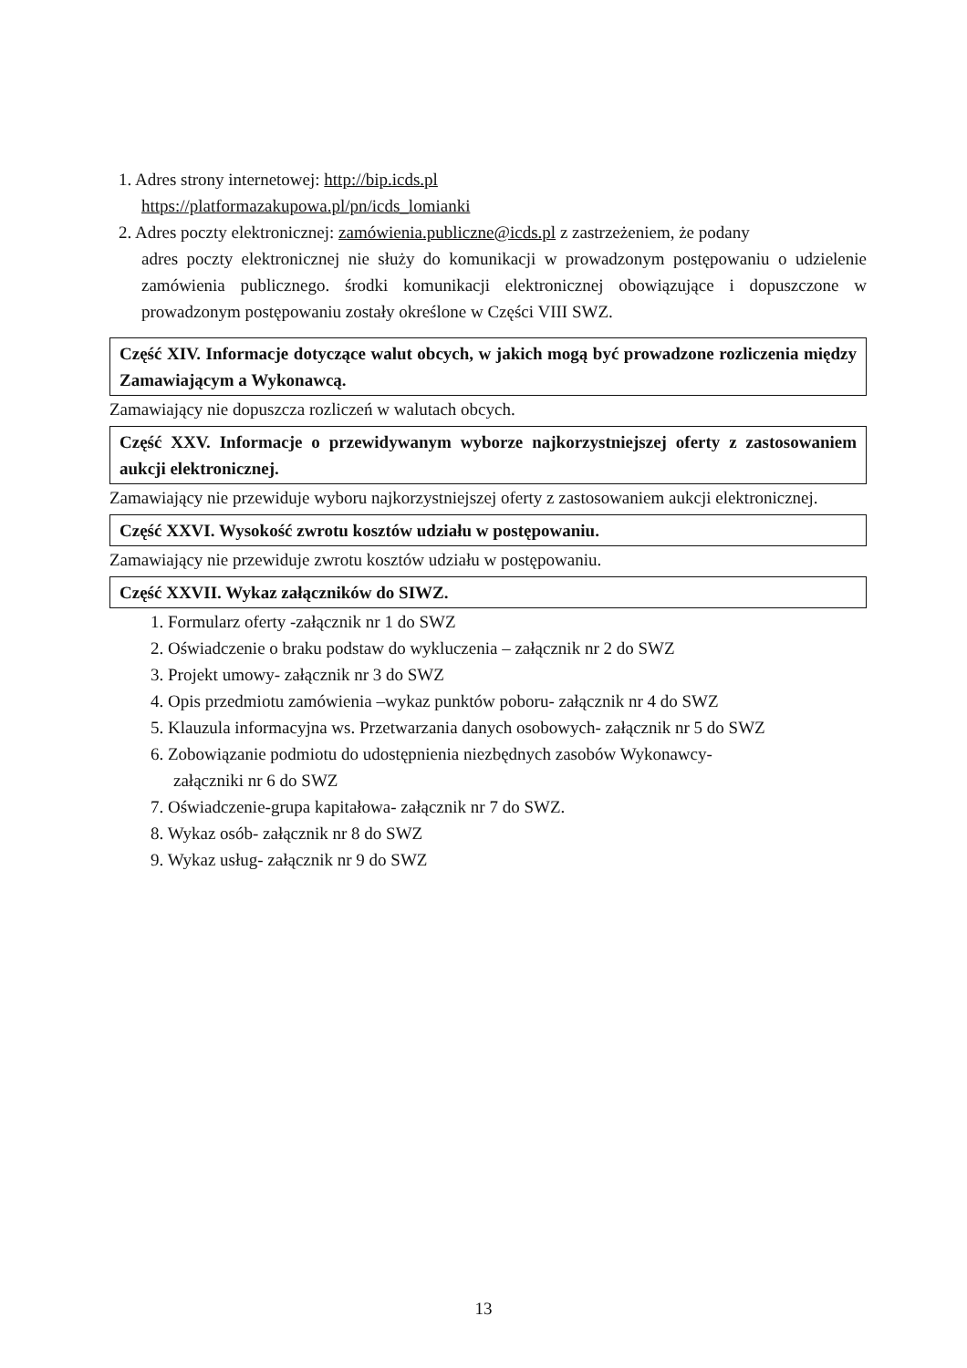1. Adres strony internetowej: http://bip.icds.pl
https://platformazakupowa.pl/pn/icds_lomianki
2. Adres poczty elektronicznej: zamówienia.publiczne@icds.pl z zastrzeżeniem, że podany
adres poczty elektronicznej nie służy do komunikacji w prowadzonym postępowaniu o udzielenie zamówienia publicznego. środki komunikacji elektronicznej obowiązujące i dopuszczone w prowadzonym postępowaniu zostały określone w Części VIII SWZ.
Część XIV. Informacje dotyczące walut obcych, w jakich mogą być prowadzone rozliczenia między Zamawiającym a Wykonawcą.
Zamawiający nie dopuszcza rozliczeń w walutach obcych.
Część XXV. Informacje o przewidywanym wyborze najkorzystniejszej oferty z zastosowaniem aukcji elektronicznej.
Zamawiający nie przewiduje wyboru najkorzystniejszej oferty z zastosowaniem aukcji elektronicznej.
Część XXVI. Wysokość zwrotu kosztów udziału w postępowaniu.
Zamawiający nie przewiduje zwrotu kosztów udziału w postępowaniu.
Część XXVII. Wykaz załączników do SIWZ.
1. Formularz oferty -załącznik nr 1 do SWZ
2. Oświadczenie o braku podstaw do wykluczenia – załącznik nr 2 do SWZ
3. Projekt umowy- załącznik nr 3 do SWZ
4. Opis przedmiotu zamówienia –wykaz punktów poboru- załącznik nr 4 do SWZ
5. Klauzula informacyjna ws. Przetwarzania danych osobowych- załącznik nr 5 do SWZ
6. Zobowiązanie podmiotu do udostępnienia niezbędnych zasobów Wykonawcy-
załączniki nr 6 do SWZ
7. Oświadczenie-grupa kapitałowa- załącznik nr 7 do SWZ.
8. Wykaz osób- załącznik nr 8 do SWZ
9. Wykaz usług- załącznik nr 9 do SWZ
13